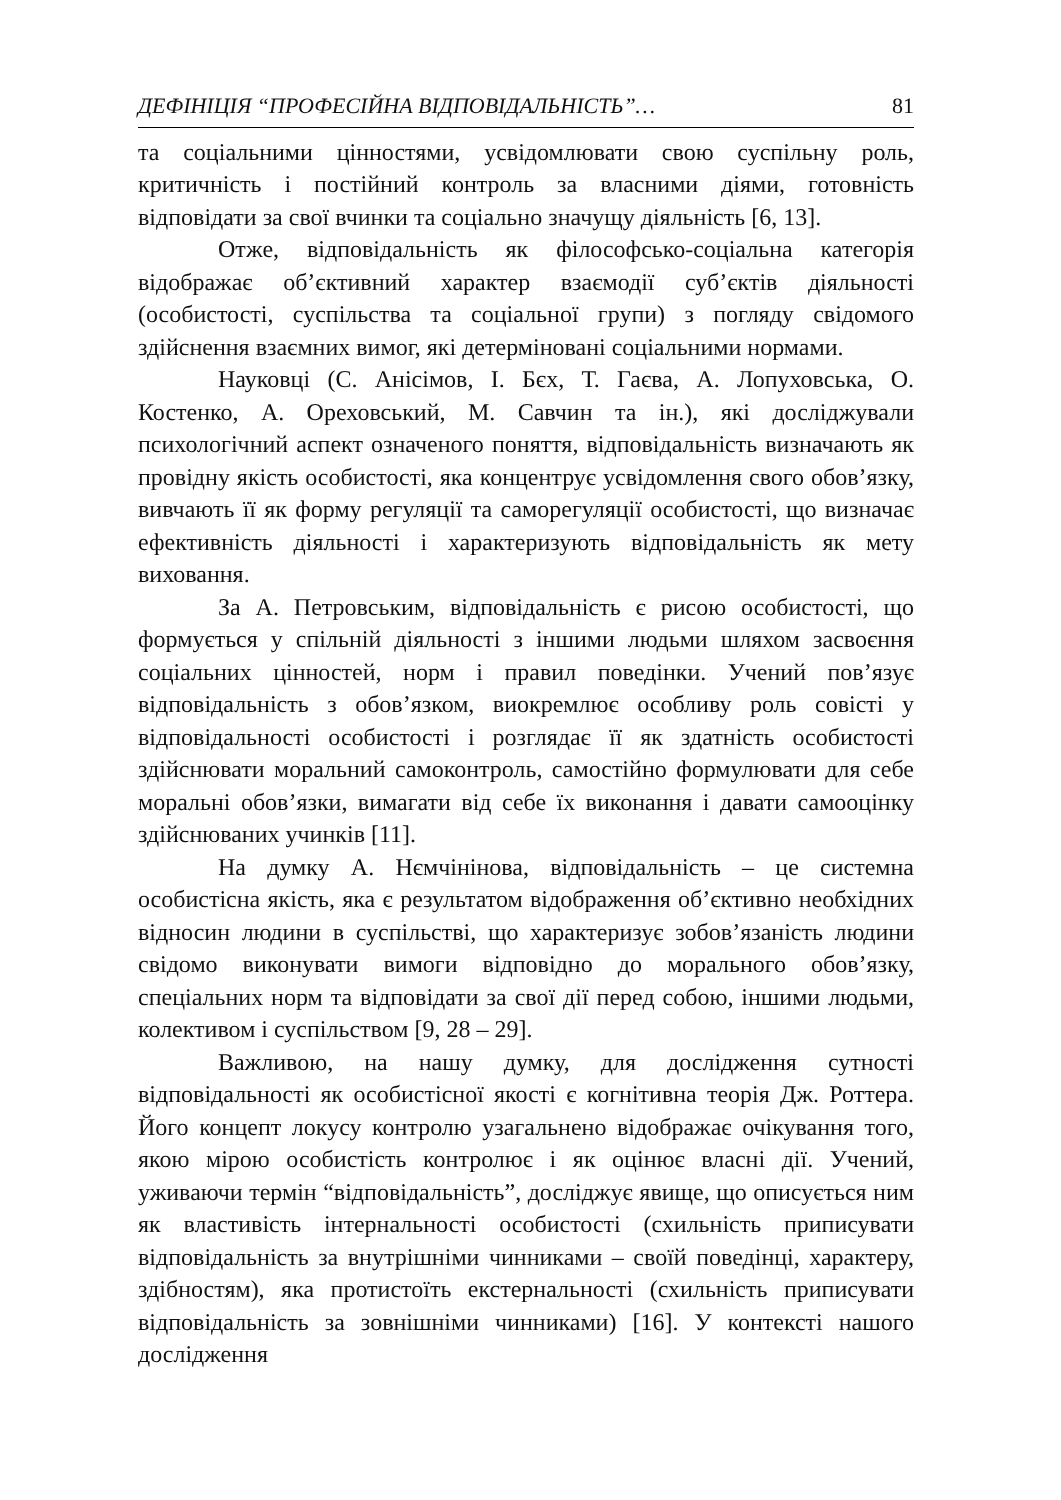ДЕФІНІЦІЯ “ПРОФЕСІЙНА ВІДПОВІДАЛЬНІСТЬ”… 81
та соціальними цінностями, усвідомлювати свою суспільну роль, критичність і постійний контроль за власними діями, готовність відповідати за свої вчинки та соціально значущу діяльність [6, 13].
Отже, відповідальність як філософсько-соціальна категорія відображає об’єктивний характер взаємодії суб’єктів діяльності (особистості, суспільства та соціальної групи) з погляду свідомого здійснення взаємних вимог, які детерміновані соціальними нормами.
Науковці (С. Анісімов, І. Бєх, Т. Гаєва, А. Лопуховська, О. Костенко, А. Ореховський, М. Савчин та ін.), які досліджували психологічний аспект означеного поняття, відповідальність визначають як провідну якість особистості, яка концентрує усвідомлення свого обов’язку, вивчають її як форму регуляції та саморегуляції особистості, що визначає ефективність діяльності і характеризують відповідальність як мету виховання.
За А. Петровським, відповідальність є рисою особистості, що формується у спільній діяльності з іншими людьми шляхом засвоєння соціальних цінностей, норм і правил поведінки. Учений пов’язує відповідальність з обов’язком, виокремлює особливу роль совісті у відповідальності особистості і розглядає її як здатність особистості здійснювати моральний самоконтроль, самостійно формулювати для себе моральні обов’язки, вимагати від себе їх виконання і давати самооцінку здійснюваних учинків [11].
На думку А. Нємчінінова, відповідальність – це системна особистісна якість, яка є результатом відображення об’єктивно необхідних відносин людини в суспільстві, що характеризує зобов’язаність людини свідомо виконувати вимоги відповідно до морального обов’язку, спеціальних норм та відповідати за свої дії перед собою, іншими людьми, колективом і суспільством [9, 28 – 29].
Важливою, на нашу думку, для дослідження сутності відповідальності як особистісної якості є когнітивна теорія Дж. Роттера. Його концепт локусу контролю узагальнено відображає очікування того, якою мірою особистість контролює і як оцінює власні дії. Учений, уживаючи термін “відповідальність”, досліджує явище, що описується ним як властивість інтернальності особистості (схильність приписувати відповідальність за внутрішніми чинниками – своїй поведінці, характеру, здібностям), яка протистоїть екстернальності (схильність приписувати відповідальність за зовнішніми чинниками) [16]. У контексті нашого дослідження